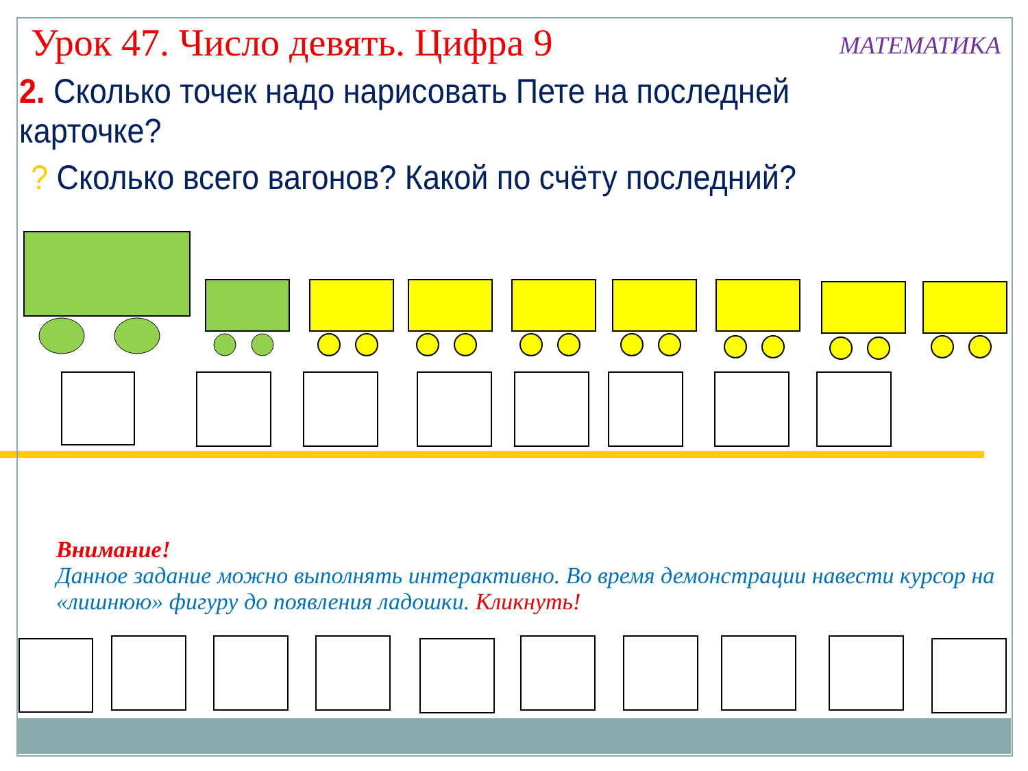Урок 47. Число девять. Цифра 9
МАТЕМАТИКА
2. Сколько точек надо нарисовать Пете на последней карточке?
? Сколько всего вагонов? Какой по счёту последний?
Внимание!
Данное задание можно выполнять интерактивно. Во время демонстрации навести курсор на «лишнюю» фигуру до появления ладошки. Кликнуть!